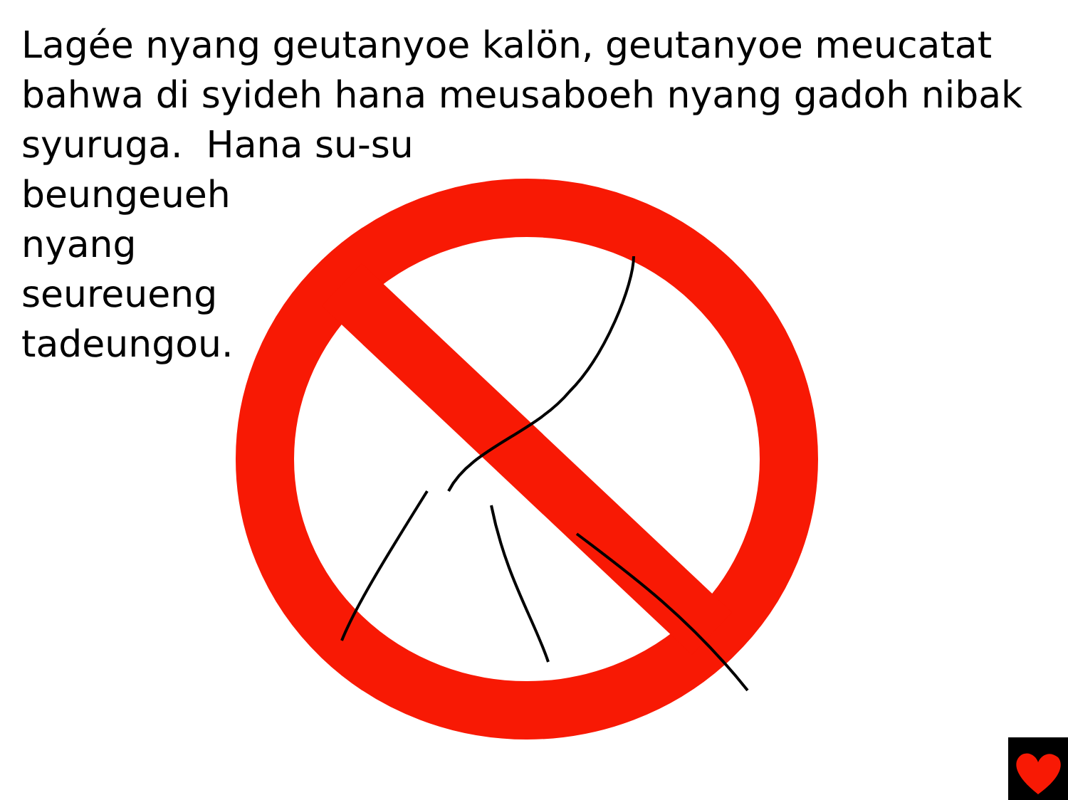Lagée nyang geutanyoe kalön, geutanyoe meucatat bahwa di syideh hana meusaboeh nyang gadoh nibak syuruga. Hana su-su
beungeueh
nyang
seureueng
tadeungou.